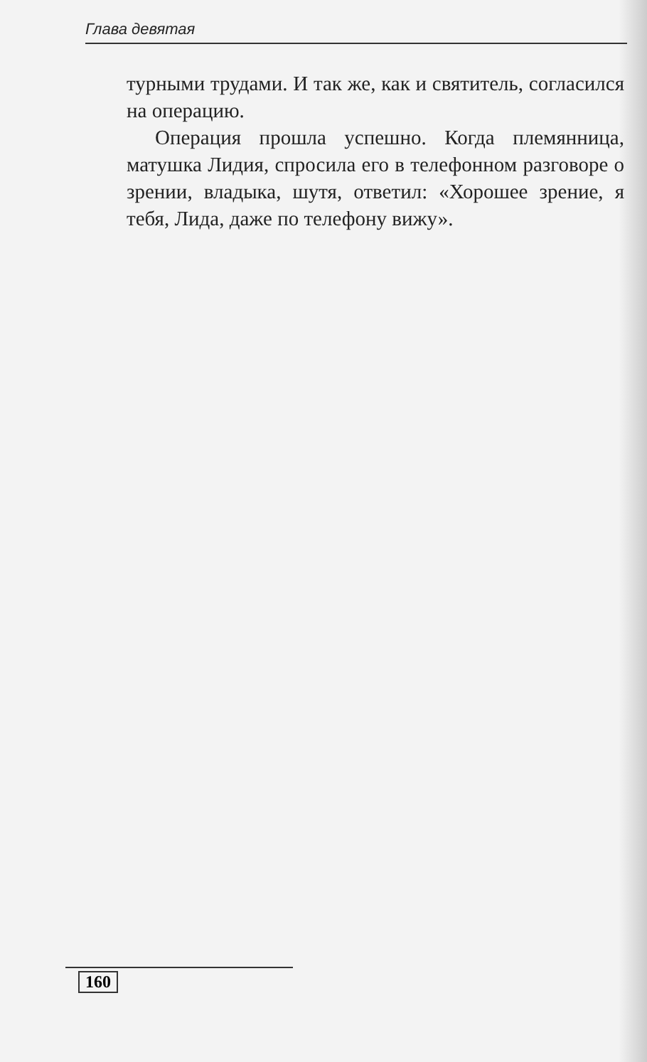Глава девятая
турными трудами. И так же, как и святитель, согласился на операцию.
Операция прошла успешно. Когда племянница, матушка Лидия, спросила его в телефонном разговоре о зрении, владыка, шутя, ответил: «Хорошее зрение, я тебя, Лида, даже по телефону вижу».
160